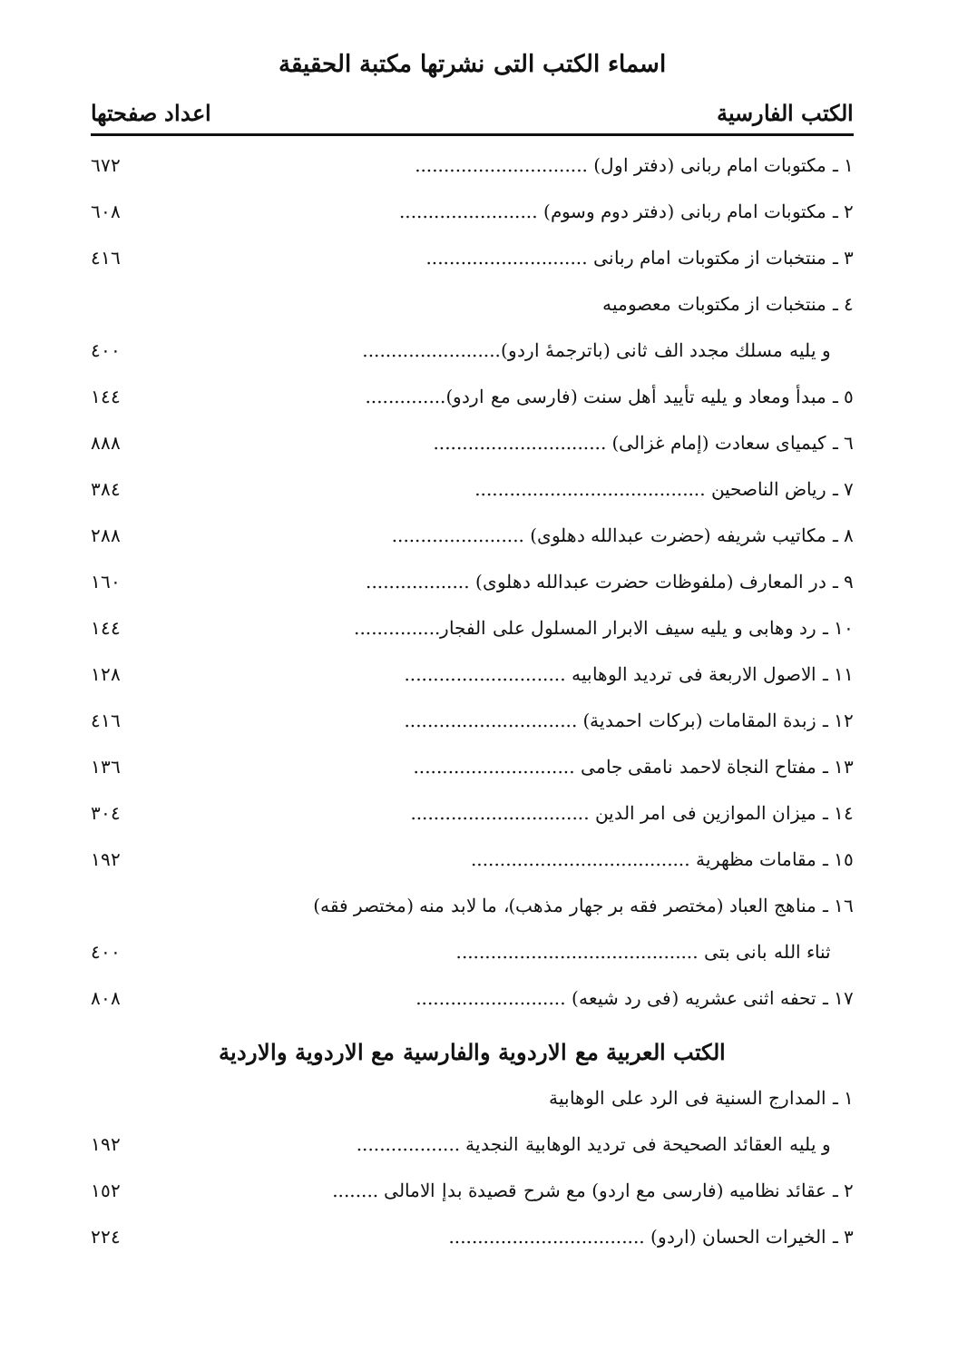اسماء الكتب التى نشرتها مكتبة الحقيقة
الكتب الفارسية اعداد صفحتها
| ١ ـ مكتوبات امام ربانى (دفتر اول) .............................. | ٦٧٢ |
| ٢ ـ مكتوبات امام ربانى (دفتر دوم وسوم) ........................ | ٦٠٨ |
| ٣ ـ منتخبات از مكتوبات امام ربانى ............................ | ٤١٦ |
| ٤ ـ منتخبات از مكتوبات معصوميه | |
| و يليه مسلك مجدد الف ثانى (باترجمهٔ اردو)........................ | ٤٠٠ |
| ٥ ـ مبدأ ومعاد و يليه تأييد أهل سنت (فارسى مع اردو).............. | ١٤٤ |
| ٦ ـ كيمياى سعادت (إمام غزالى) .............................. | ٨٨٨ |
| ٧ ـ رياض الناصحين ........................................ | ٣٨٤ |
| ٨ ـ مكاتيب شريفه (حضرت عبدالله دهلوى) ....................... | ٢٨٨ |
| ٩ ـ در المعارف (ملفوظات حضرت عبدالله دهلوى) .................. | ١٦٠ |
| ١٠ ـ رد وهابى و يليه سيف الابرار المسلول على الفجار............... | ١٤٤ |
| ١١ ـ الاصول الاربعة فى ترديد الوهابيه ............................ | ١٢٨ |
| ١٢ ـ زبدة المقامات (بركات احمدية) .............................. | ٤١٦ |
| ١٣ ـ مفتاح النجاة لاحمد نامقى جامى ............................ | ١٣٦ |
| ١٤ ـ ميزان الموازين فى امر الدين ............................... | ٣٠٤ |
| ١٥ ـ مقامات مظهرية ...................................... | ١٩٢ |
| ١٦ ـ مناهج العباد (مختصر فقه بر جهار مذهب)، ما لابد منه (مختصر فقه) | |
| ثناء الله بانى بتى .......................................... | ٤٠٠ |
| ١٧ ـ تحفه اثنى عشريه (فى رد شيعه) .......................... | ٨٠٨ |
الكتب العربية مع الاردوية والفارسية مع الاردوية والاردية
| ١ ـ المدارج السنية فى الرد على الوهابية | |
| و يليه العقائد الصحيحة فى ترديد الوهابية النجدية .................. | ١٩٢ |
| ٢ ـ عقائد نظاميه (فارسى مع اردو) مع شرح قصيدة بدإ الامالى ........ | ١٥٢ |
| ٣ ـ الخيرات الحسان (اردو) .................................. | ٢٢٤ |